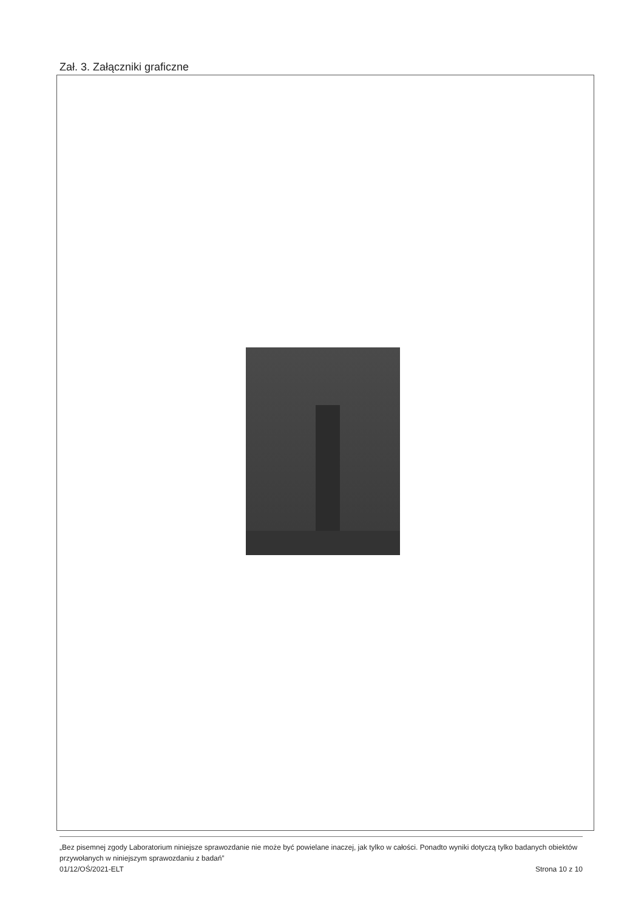Zał. 3. Załączniki graficzne
„Bez pisemnej zgody Laboratorium niniejsze sprawozdanie nie może być powielane inaczej, jak tylko w całości. Ponadto wyniki dotyczą tylko badanych obiektów przywołanych w niniejszym sprawozdaniu z badań”
01/12/OŚ/2021-ELT Strona 10 z 10